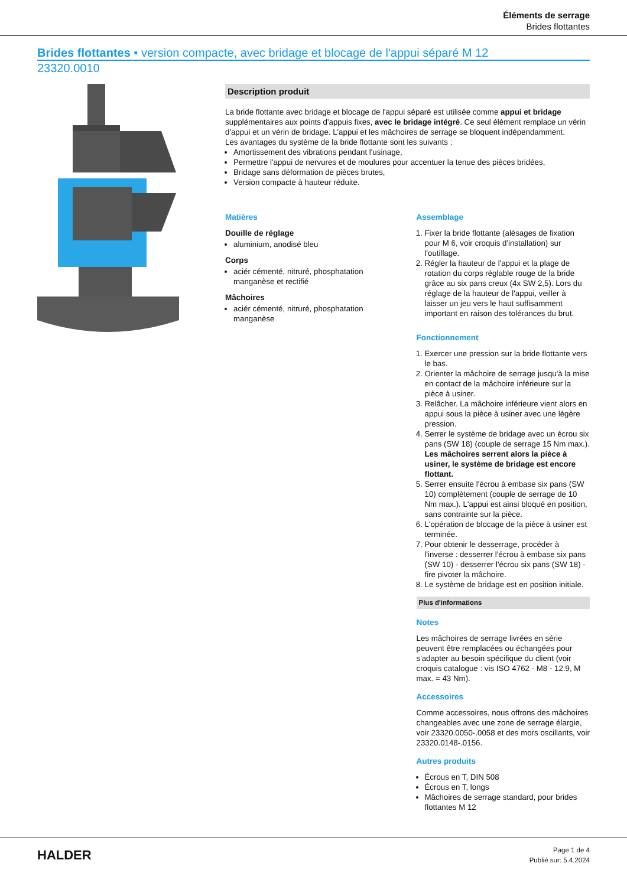Éléments de serrage
Brides flottantes
Brides flottantes • version compacte, avec bridage et blocage de l'appui séparé M 12
23320.0010
Description produit
La bride flottante avec bridage et blocage de l'appui séparé est utilisée comme appui et bridage supplémentaires aux points d'appuis fixes, avec le bridage intégré. Ce seul élément remplace un vérin d'appui et un vérin de bridage. L'appui et les mâchoires de serrage se bloquent indépendamment.
Les avantages du système de la bride flottante sont les suivants :
Amortissement des vibrations pendant l'usinage,
Permettre l'appui de nervures et de moulures pour accentuer la tenue des pièces bridées,
Bridage sans déformation de pièces brutes,
Version compacte à hauteur réduite.
Matières
Douille de réglage
aluminium, anodisé bleu
Corps
aciér cémenté, nitruré, phosphatation manganèse et rectifié
Mâchoires
aciér cémenté, nitruré, phosphatation manganèse
Assemblage
1. Fixer la bride flottante (alésages de fixation pour M 6, voir croquis d'installation) sur l'outillage.
2. Régler la hauteur de l'appui et la plage de rotation du corps réglable rouge de la bride grâce au six pans creux (4x SW 2,5). Lors du réglage de la hauteur de l'appui, veiller à laisser un jeu vers le haut suffisamment important en raison des tolérances du brut.
Fonctionnement
1. Exercer une pression sur la bride flottante vers le bas.
2. Orienter la mâchoire de serrage jusqu'à la mise en contact de la mâchoire inférieure sur la pièce à usiner.
3. Relâcher. La mâchoire inférieure vient alors en appui sous la pièce à usiner avec une légère pression.
4. Serrer le système de bridage avec un écrou six pans (SW 18) (couple de serrage 15 Nm max.). Les mâchoires serrent alors la pièce à usiner, le système de bridage est encore flottant.
5. Serrer ensuite l'écrou à embase six pans (SW 10) complètement (couple de serrage de 10 Nm max.). L'appui est ainsi bloqué en position, sans contrainte sur la pièce.
6. L'opération de blocage de la pièce à usiner est terminée.
7. Pour obtenir le desserrage, procéder à l'inverse : desserrer l'écrou à embase six pans (SW 10) - desserrer l'écrou six pans (SW 18) - fire pivoter la mâchoire.
8. Le système de bridage est en position initiale.
Plus d'informations
Notes
Les mâchoires de serrage livrées en série peuvent être remplacées ou échangées pour s'adapter au besoin spécifique du client (voir croquis catalogue : vis ISO 4762 - M8 - 12.9, M max. = 43 Nm).
Accessoires
Comme accessoires, nous offrons des mâchoires changeables avec une zone de serrage élargie, voir 23320.0050-.0058 et des mors oscillants, voir 23320.0148-.0156.
Autres produits
Écrous en T, DIN 508
Écrous en T, longs
Mâchoires de serrage standard, pour brides flottantes M 12
HALDER
Page 1 de 4
Publié sur: 5.4.2024